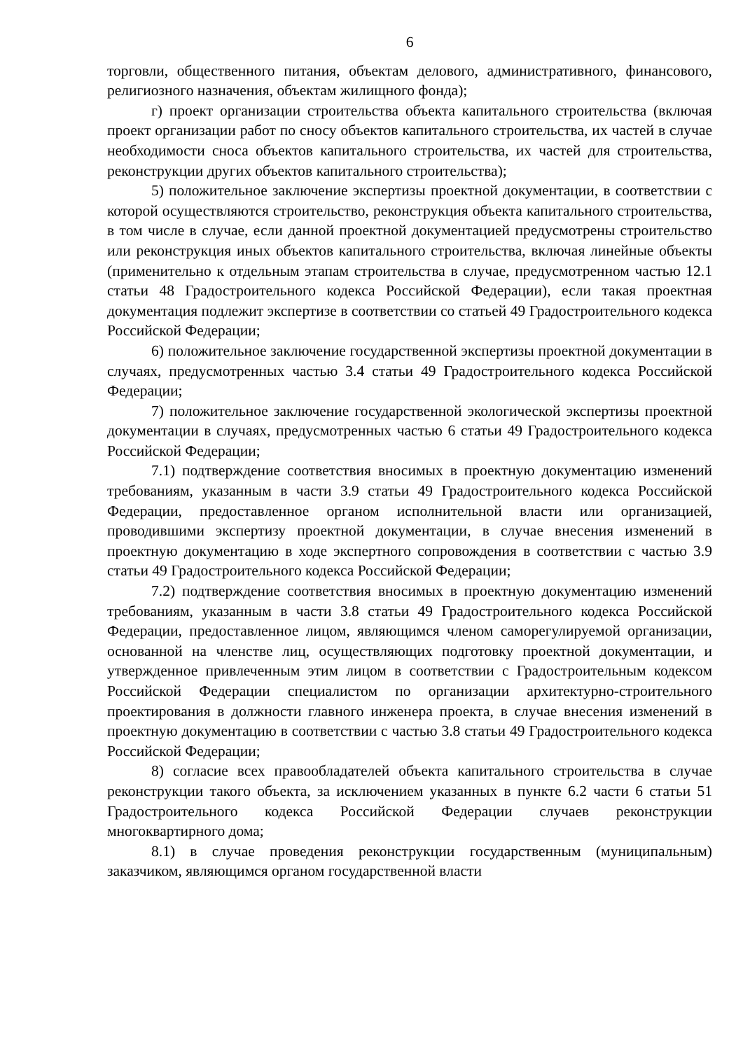6
торговли, общественного питания, объектам делового, административного, финансового, религиозного назначения, объектам жилищного фонда);
г) проект организации строительства объекта капитального строительства (включая проект организации работ по сносу объектов капитального строительства, их частей в случае необходимости сноса объектов капитального строительства, их частей для строительства, реконструкции других объектов капитального строительства);
5) положительное заключение экспертизы проектной документации, в соответствии с которой осуществляются строительство, реконструкция объекта капитального строительства, в том числе в случае, если данной проектной документацией предусмотрены строительство или реконструкция иных объектов капитального строительства, включая линейные объекты (применительно к отдельным этапам строительства в случае, предусмотренном частью 12.1 статьи 48 Градостроительного кодекса Российской Федерации), если такая проектная документация подлежит экспертизе в соответствии со статьей 49 Градостроительного кодекса Российской Федерации;
6) положительное заключение государственной экспертизы проектной документации в случаях, предусмотренных частью 3.4 статьи 49 Градостроительного кодекса Российской Федерации;
7) положительное заключение государственной экологической экспертизы проектной документации в случаях, предусмотренных частью 6 статьи 49 Градостроительного кодекса Российской Федерации;
7.1) подтверждение соответствия вносимых в проектную документацию изменений требованиям, указанным в части 3.9 статьи 49 Градостроительного кодекса Российской Федерации, предоставленное органом исполнительной власти или организацией, проводившими экспертизу проектной документации, в случае внесения изменений в проектную документацию в ходе экспертного сопровождения в соответствии с частью 3.9 статьи 49 Градостроительного кодекса Российской Федерации;
7.2) подтверждение соответствия вносимых в проектную документацию изменений требованиям, указанным в части 3.8 статьи 49 Градостроительного кодекса Российской Федерации, предоставленное лицом, являющимся членом саморегулируемой организации, основанной на членстве лиц, осуществляющих подготовку проектной документации, и утвержденное привлеченным этим лицом в соответствии с Градостроительным кодексом Российской Федерации специалистом по организации архитектурно-строительного проектирования в должности главного инженера проекта, в случае внесения изменений в проектную документацию в соответствии с частью 3.8 статьи 49 Градостроительного кодекса Российской Федерации;
8) согласие всех правообладателей объекта капитального строительства в случае реконструкции такого объекта, за исключением указанных в пункте 6.2 части 6 статьи 51 Градостроительного кодекса Российской Федерации случаев реконструкции многоквартирного дома;
8.1) в случае проведения реконструкции государственным (муниципальным) заказчиком, являющимся органом государственной власти